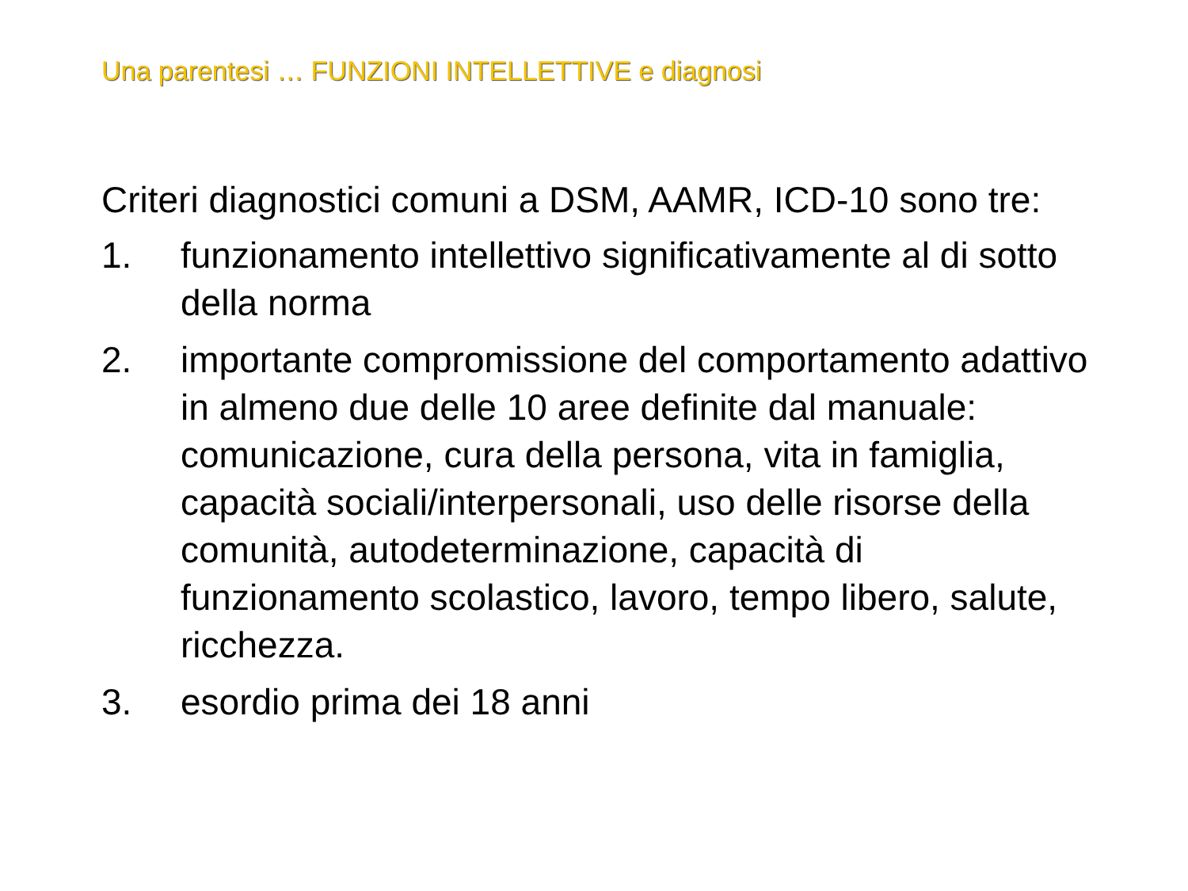Una parentesi … FUNZIONI INTELLETTIVE e diagnosi
Criteri diagnostici comuni a DSM, AAMR, ICD-10 sono tre:
1. funzionamento intellettivo significativamente al di sotto della norma
2. importante compromissione del comportamento adattivo in almeno due delle 10 aree definite dal manuale: comunicazione, cura della persona, vita in famiglia, capacità sociali/interpersonali, uso delle risorse della comunità, autodeterminazione, capacità di funzionamento scolastico, lavoro, tempo libero, salute, ricchezza.
3. esordio prima dei 18 anni